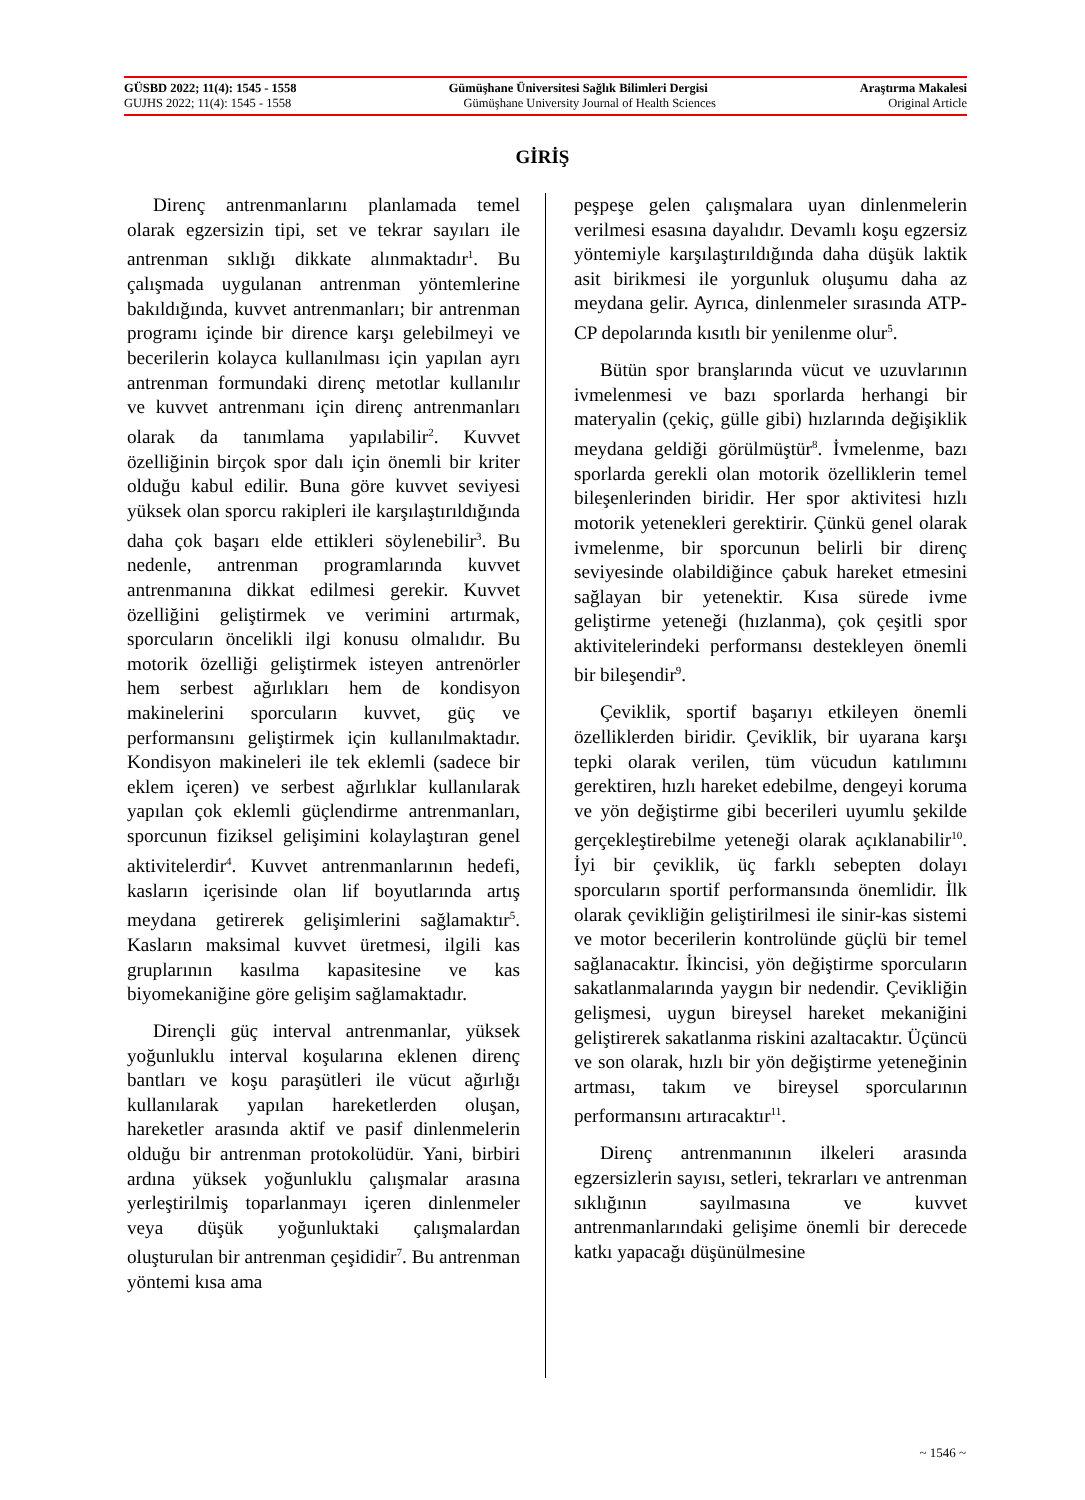GÜSBD 2022; 11(4): 1545 - 1558 Gümüşhane Üniversitesi Sağlık Bilimleri Dergisi Araştırma Makalesi
GUJHS 2022; 11(4): 1545 - 1558 Gümüşhane University Journal of Health Sciences Original Article
GİRİŞ
Direnç antrenmanlarını planlamada temel olarak egzersizin tipi, set ve tekrar sayıları ile antrenman sıklığı dikkate alınmaktadır<sup>1</sup>. Bu çalışmada uygulanan antrenman yöntemlerine bakıldığında, kuvvet antrenmanları; bir antrenman programı içinde bir dirence karşı gelebilmeyi ve becerilerin kolayca kullanılması için yapılan ayrı antrenman formundaki direnç metotlar kullanılır ve kuvvet antrenmanı için direnç antrenmanları olarak da tanımlama yapılabilir<sup>2</sup>. Kuvvet özelliğinin birçok spor dalı için önemli bir kriter olduğu kabul edilir. Buna göre kuvvet seviyesi yüksek olan sporcu rakipleri ile karşılaştırıldığında daha çok başarı elde ettikleri söylenebilir<sup>3</sup>. Bu nedenle, antrenman programlarında kuvvet antrenmanına dikkat edilmesi gerekir. Kuvvet özelliğini geliştirmek ve verimini artırmak, sporcuların öncelikli ilgi konusu olmalıdır. Bu motorik özelliği geliştirmek isteyen antrenörler hem serbest ağırlıkları hem de kondisyon makinelerini sporcuların kuvvet, güç ve performansını geliştirmek için kullanılmaktadır. Kondisyon makineleri ile tek eklemli (sadece bir eklem içeren) ve serbest ağırlıklar kullanılarak yapılan çok eklemli güçlendirme antrenmanları, sporcunun fiziksel gelişimini kolaylaştıran genel aktivitelerdir<sup>4</sup>. Kuvvet antrenmanlarının hedefi, kasların içerisinde olan lif boyutlarında artış meydana getirerek gelişimlerini sağlamaktır<sup>5</sup>. Kasların maksimal kuvvet üretmesi, ilgili kas gruplarının kasılma kapasitesine ve kas biyomekaniğine göre gelişim sağlamaktadır.
Dirençli güç interval antrenmanlar, yüksek yoğunluklu interval koşularına eklenen direnç bantları ve koşu paraşütleri ile vücut ağırlığı kullanılarak yapılan hareketlerden oluşan, hareketler arasında aktif ve pasif dinlenmelerin olduğu bir antrenman protokolüdür. Yani, birbiri ardına yüksek yoğunluklu çalışmalar arasına yerleştirilmiş toparlanmayı içeren dinlenmeler veya düşük yoğunluktaki çalışmalardan oluşturulan bir antrenman çeşididir<sup>7</sup>. Bu antrenman yöntemi kısa ama
peşpeşe gelen çalışmalara uyan dinlenmelerin verilmesi esasına dayalıdır. Devamlı koşu egzersiz yöntemiyle karşılaştırıldığında daha düşük laktik asit birikmesi ile yorgunluk oluşumu daha az meydana gelir. Ayrıca, dinlenmeler sırasında ATP-CP depolarında kısıtlı bir yenilenme olur<sup>5</sup>.
Bütün spor branşlarında vücut ve uzuvlarının ivmelenmesi ve bazı sporlarda herhangi bir materyalin (çekiç, gülle gibi) hızlarında değişiklik meydana geldiği görülmüştür<sup>8</sup>. İvmelenme, bazı sporlarda gerekli olan motorik özelliklerin temel bileşenlerinden biridir. Her spor aktivitesi hızlı motorik yetenekleri gerektirir. Çünkü genel olarak ivmelenme, bir sporcunun belirli bir direnç seviyesinde olabildiğince çabuk hareket etmesini sağlayan bir yetenektir. Kısa sürede ivme geliştirme yeteneği (hızlanma), çok çeşitli spor aktivitelerindeki performansı destekleyen önemli bir bileşendir<sup>9</sup>.
Çeviklik, sportif başarıyı etkileyen önemli özelliklerden biridir. Çeviklik, bir uyarana karşı tepki olarak verilen, tüm vücudun katılımını gerektiren, hızlı hareket edebilme, dengeyi koruma ve yön değiştirme gibi becerileri uyumlu şekilde gerçekleştirebilme yeteneği olarak açıklanabilir<sup>10</sup>. İyi bir çeviklik, üç farklı sebepten dolayı sporcuların sportif performansında önemlidir. İlk olarak çevikliğin geliştirilmesi ile sinir-kas sistemi ve motor becerilerin kontrolünde güçlü bir temel sağlanacaktır. İkincisi, yön değiştirme sporcuların sakatlanmalarında yaygın bir nedendir. Çevikliğin gelişmesi, uygun bireysel hareket mekaniğini geliştirerek sakatlanma riskini azaltacaktır. Üçüncü ve son olarak, hızlı bir yön değiştirme yeteneğinin artması, takım ve bireysel sporcularının performansını artıracaktır<sup>11</sup>.
Direnç antrenmanının ilkeleri arasında egzersizlerin sayısı, setleri, tekrarları ve antrenman sıklığının sayılmasına ve kuvvet antrenmanlarındaki gelişime önemli bir derecede katkı yapacağı düşünülmesine
~ 1546 ~